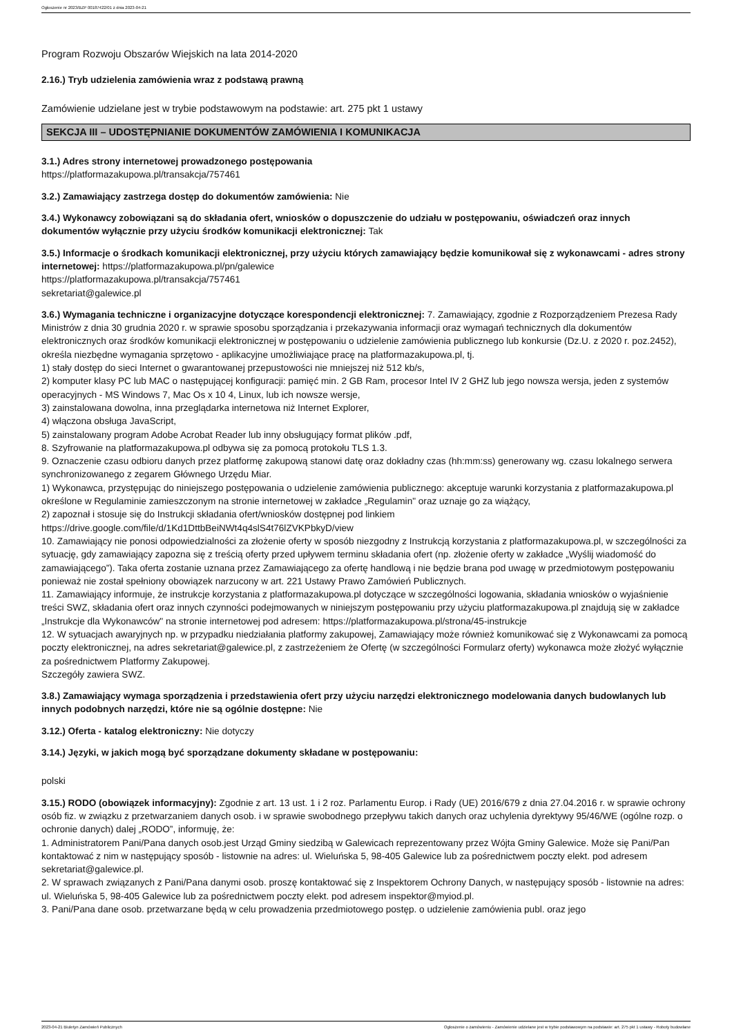Ogłoszenie nr 2023/BZP 00187422/01 z dnia 2023-04-21
Program Rozwoju Obszarów Wiejskich na lata 2014-2020
2.16.) Tryb udzielenia zamówienia wraz z podstawą prawną
Zamówienie udzielane jest w trybie podstawowym na podstawie: art. 275 pkt 1 ustawy
SEKCJA III – UDOSTĘPNIANIE DOKUMENTÓW ZAMÓWIENIA I KOMUNIKACJA
3.1.) Adres strony internetowej prowadzonego postępowania
https://platformazakupowa.pl/transakcja/757461
3.2.) Zamawiający zastrzega dostęp do dokumentów zamówienia: Nie
3.4.) Wykonawcy zobowiązani są do składania ofert, wniosków o dopuszczenie do udziału w postępowaniu, oświadczeń oraz innych dokumentów wyłącznie przy użyciu środków komunikacji elektronicznej: Tak
3.5.) Informacje o środkach komunikacji elektronicznej, przy użyciu których zamawiający będzie komunikował się z wykonawcami - adres strony internetowej: https://platformazakupowa.pl/pn/galewice
https://platformazakupowa.pl/transakcja/757461
sekretariat@galewice.pl
3.6.) Wymagania techniczne i organizacyjne dotyczące korespondencji elektronicznej: 7. Zamawiający, zgodnie z Rozporządzeniem Prezesa Rady Ministrów z dnia 30 grudnia 2020 r. w sprawie sposobu sporządzania i przekazywania informacji oraz wymagań technicznych dla dokumentów elektronicznych oraz środków komunikacji elektronicznej w postępowaniu o udzielenie zamówienia publicznego lub konkursie (Dz.U. z 2020 r. poz.2452), określa niezbędne wymagania sprzętowo - aplikacyjne umożliwiające pracę na platformazakupowa.pl, tj.
1) stały dostęp do sieci Internet o gwarantowanej przepustowości nie mniejszej niż 512 kb/s,
2) komputer klasy PC lub MAC o następującej konfiguracji: pamięć min. 2 GB Ram, procesor Intel IV 2 GHZ lub jego nowsza wersja, jeden z systemów operacyjnych - MS Windows 7, Mac Os x 10 4, Linux, lub ich nowsze wersje,
3) zainstalowana dowolna, inna przeglądarka internetowa niż Internet Explorer,
4) włączona obsługa JavaScript,
5) zainstalowany program Adobe Acrobat Reader lub inny obsługujący format plików .pdf,
8. Szyfrowanie na platformazakupowa.pl odbywa się za pomocą protokołu TLS 1.3.
9. Oznaczenie czasu odbioru danych przez platformę zakupową stanowi datę oraz dokładny czas (hh:mm:ss) generowany wg. czasu lokalnego serwera synchronizowanego z zegarem Głównego Urzędu Miar.
1) Wykonawca, przystępując do niniejszego postępowania o udzielenie zamówienia publicznego: akceptuje warunki korzystania z platformazakupowa.pl określone w Regulaminie zamieszczonym na stronie internetowej w zakładce „Regulamin" oraz uznaje go za wiążący,
2) zapoznał i stosuje się do Instrukcji składania ofert/wniosków dostępnej pod linkiem
https://drive.google.com/file/d/1Kd1DttbBeiNWt4q4slS4t76lZVKPbkyD/view
10. Zamawiający nie ponosi odpowiedzialności za złożenie oferty w sposób niezgodny z Instrukcją korzystania z platformazakupowa.pl, w szczególności za sytuację, gdy zamawiający zapozna się z treścią oferty przed upływem terminu składania ofert (np. złożenie oferty w zakładce „Wyślij wiadomość do zamawiającego”). Taka oferta zostanie uznana przez Zamawiającego za ofertę handlową i nie będzie brana pod uwagę w przedmiotowym postępowaniu ponieważ nie został spełniony obowiązek narzucony w art. 221 Ustawy Prawo Zamówień Publicznych.
11. Zamawiający informuje, że instrukcje korzystania z platformazakupowa.pl dotyczące w szczególności logowania, składania wniosków o wyjaśnienie treści SWZ, składania ofert oraz innych czynności podejmowanych w niniejszym postępowaniu przy użyciu platformazakupowa.pl znajdują się w zakładce „Instrukcje dla Wykonawców" na stronie internetowej pod adresem: https://platformazakupowa.pl/strona/45-instrukcje
12. W sytuacjach awaryjnych np. w przypadku niedziałania platformy zakupowej, Zamawiający może również komunikować się z Wykonawcami za pomocą poczty elektronicznej, na adres sekretariat@galewice.pl, z zastrzeżeniem że Ofertę (w szczególności Formularz oferty) wykonawca może złożyć wyłącznie za pośrednictwem Platformy Zakupowej.
Szczegóły zawiera SWZ.
3.8.) Zamawiający wymaga sporządzenia i przedstawienia ofert przy użyciu narzędzi elektronicznego modelowania danych budowlanych lub innych podobnych narzędzi, które nie są ogólnie dostępne: Nie
3.12.) Oferta - katalog elektroniczny: Nie dotyczy
3.14.) Języki, w jakich mogą być sporządzane dokumenty składane w postępowaniu:
polski
3.15.) RODO (obowiązek informacyjny): Zgodnie z art. 13 ust. 1 i 2 roz. Parlamentu Europ. i Rady (UE) 2016/679 z dnia 27.04.2016 r. w sprawie ochrony osób fiz. w związku z przetwarzaniem danych osob. i w sprawie swobodnego przepływu takich danych oraz uchylenia dyrektywy 95/46/WE (ogólne rozp. o ochronie danych) dalej „RODO”, informuję, że:
1. Administratorem Pani/Pana danych osob.jest Urząd Gminy siedzibą w Galewicach reprezentowany przez Wójta Gminy Galewice. Może się Pani/Pan kontaktować z nim w następujący sposób - listownie na adres: ul. Wieluńska 5, 98-405 Galewice lub za pośrednictwem poczty elekt. pod adresem sekretariat@galewice.pl.
2. W sprawach związanych z Pani/Pana danymi osob. proszę kontaktować się z Inspektorem Ochrony Danych, w następujący sposób - listownie na adres: ul. Wieluńska 5, 98-405 Galewice lub za pośrednictwem poczty elekt. pod adresem inspektor@myiod.pl.
3. Pani/Pana dane osob. przetwarzane będą w celu prowadzenia przedmiotowego postęp. o udzielenie zamówienia publ. oraz jego
2023-04-21 Biuletyn Zamówień Publicznych Ogłoszenie o zamówieniu - Zamówienie udzielane jest w trybie podstawowym na podstawie: art. 275 pkt 1 ustawy - Roboty budowlane